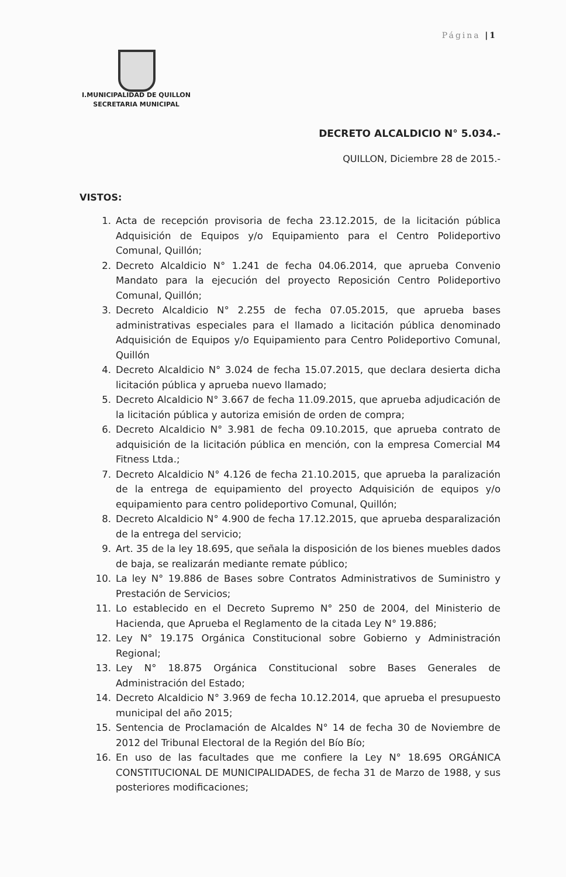Página |1
I.MUNICIPALIDAD DE QUILLON
SECRETARIA MUNICIPAL
DECRETO ALCALDICIO N° 5.034.-
QUILLON, Diciembre 28 de 2015.-
VISTOS:
1. Acta de recepción provisoria de fecha 23.12.2015, de la licitación pública Adquisición de Equipos y/o Equipamiento para el Centro Polideportivo Comunal, Quillón;
2. Decreto Alcaldicio N° 1.241 de fecha 04.06.2014, que aprueba Convenio Mandato para la ejecución del proyecto Reposición Centro Polideportivo Comunal, Quillón;
3. Decreto Alcaldicio N° 2.255 de fecha 07.05.2015, que aprueba bases administrativas especiales para el llamado a licitación pública denominado Adquisición de Equipos y/o Equipamiento para Centro Polideportivo Comunal, Quillón
4. Decreto Alcaldicio N° 3.024 de fecha 15.07.2015, que declara desierta dicha licitación pública y aprueba nuevo llamado;
5. Decreto Alcaldicio N° 3.667 de fecha 11.09.2015, que aprueba adjudicación de la licitación pública y autoriza emisión de orden de compra;
6. Decreto Alcaldicio N° 3.981 de fecha 09.10.2015, que aprueba contrato de adquisición de la licitación pública en mención, con la empresa Comercial M4 Fitness Ltda.;
7. Decreto Alcaldicio N° 4.126 de fecha 21.10.2015, que aprueba la paralización de la entrega de equipamiento del proyecto Adquisición de equipos y/o equipamiento para centro polideportivo Comunal, Quillón;
8. Decreto Alcaldicio N° 4.900 de fecha 17.12.2015, que aprueba desparalización de la entrega del servicio;
9. Art. 35 de la ley 18.695, que señala la disposición de los bienes muebles dados de baja, se realizarán mediante remate público;
10. La ley N° 19.886 de Bases sobre Contratos Administrativos de Suministro y Prestación de Servicios;
11. Lo establecido en el Decreto Supremo N° 250 de 2004, del Ministerio de Hacienda, que Aprueba el Reglamento de la citada Ley N° 19.886;
12. Ley N° 19.175 Orgánica Constitucional sobre Gobierno y Administración Regional;
13. Ley N° 18.875 Orgánica Constitucional sobre Bases Generales de Administración del Estado;
14. Decreto Alcaldicio N° 3.969 de fecha 10.12.2014, que aprueba el presupuesto municipal del año 2015;
15. Sentencia de Proclamación de Alcaldes N° 14 de fecha 30 de Noviembre de 2012 del Tribunal Electoral de la Región del Bío Bío;
16. En uso de las facultades que me confiere la Ley N° 18.695 ORGÁNICA CONSTITUCIONAL DE MUNICIPALIDADES, de fecha 31 de Marzo de 1988, y sus posteriores modificaciones;